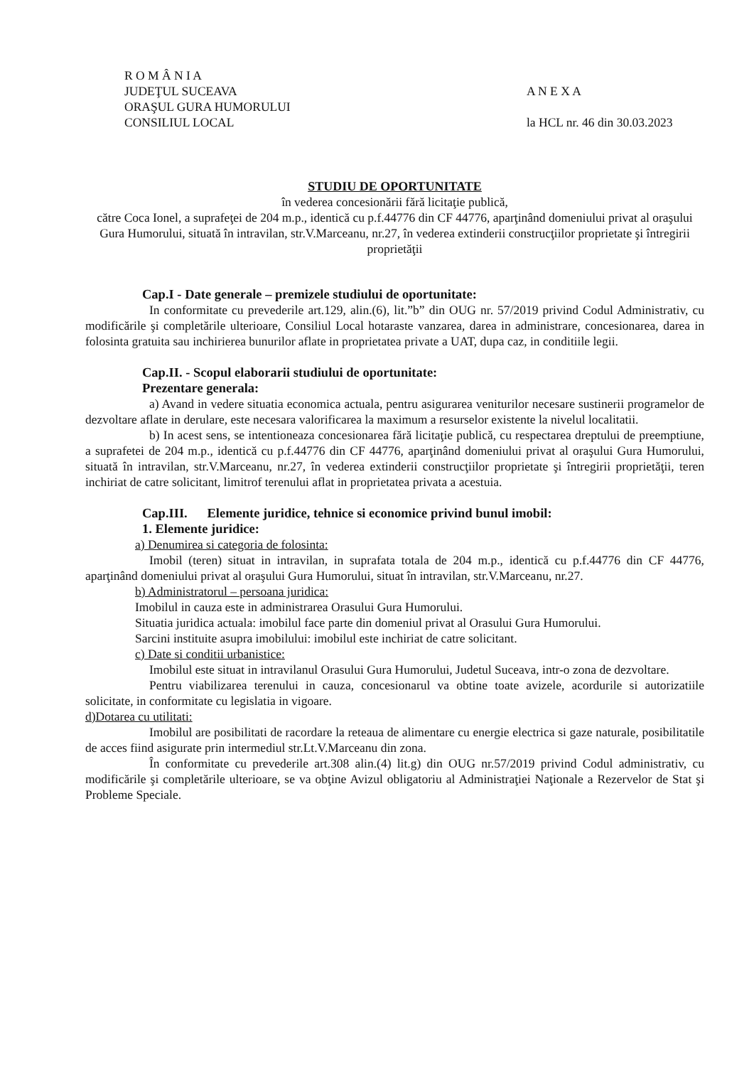R O M Â N I A
JUDEŢUL SUCEAVA
ORAŞUL GURA HUMORULUI
CONSILIUL LOCAL
A N E X A
la HCL nr. 46 din 30.03.2023
STUDIU DE OPORTUNITATE
în vederea concesionării fără licitaţie publică,
către Coca Ionel, a suprafeţei de 204 m.p., identică cu p.f.44776 din CF 44776, aparţinând domeniului privat al oraşului Gura Humorului, situată în intravilan, str.V.Marceanu, nr.27, în vederea extinderii construcţiilor proprietate şi întregirii proprietăţii
Cap.I - Date generale – premizele studiului de oportunitate:
In conformitate cu prevederile art.129, alin.(6), lit.”b” din OUG nr. 57/2019 privind Codul Administrativ, cu modificările şi completările ulterioare, Consiliul Local hotaraste vanzarea, darea in administrare, concesionarea, darea in folosinta gratuita sau inchirierea bunurilor aflate in proprietatea private a UAT, dupa caz, in conditiile legii.
Cap.II. - Scopul elaborarii studiului de oportunitate:
Prezentare generala:
a) Avand in vedere situatia economica actuala, pentru asigurarea veniturilor necesare sustinerii programelor de dezvoltare aflate in derulare, este necesara valorificarea la maximum a resurselor existente la nivelul localitatii.
b) In acest sens, se intentioneaza concesionarea fără licitaţie publică, cu respectarea dreptului de preemptiune, a suprafetei de 204 m.p., identică cu p.f.44776 din CF 44776, aparţinând domeniului privat al oraşului Gura Humorului, situată în intravilan, str.V.Marceanu, nr.27, în vederea extinderii construcţiilor proprietate şi întregirii proprietăţii, teren inchiriat de catre solicitant, limitrof terenului aflat in proprietatea privata a acestuia.
Cap.III. Elemente juridice, tehnice si economice privind bunul imobil:
1. Elemente juridice:
a) Denumirea si categoria de folosinta:
Imobil (teren) situat in intravilan, in suprafata totala de 204 m.p., identică cu p.f.44776 din CF 44776, aparţinând domeniului privat al oraşului Gura Humorului, situat în intravilan, str.V.Marceanu, nr.27.
b) Administratorul – persoana juridica:
Imobilul in cauza este in administrarea Orasului Gura Humorului.
Situatia juridica actuala: imobilul face parte din domeniul privat al Orasului Gura Humorului.
Sarcini instituite asupra imobilului: imobilul este inchiriat de catre solicitant.
c) Date si conditii urbanistice:
Imobilul este situat in intravilanul Orasului Gura Humorului, Judetul Suceava, intr-o zona de dezvoltare.
Pentru viabilizarea terenului in cauza, concesionarul va obtine toate avizele, acordurile si autorizatiile solicitate, in conformitate cu legislatia in vigoare.
d)Dotarea cu utilitati:
Imobilul are posibilitati de racordare la reteaua de alimentare cu energie electrica si gaze naturale, posibilitatile de acces fiind asigurate prin intermediul str.Lt.V.Marceanu din zona.
În conformitate cu prevederile art.308 alin.(4) lit.g) din OUG nr.57/2019 privind Codul administrativ, cu modificările şi completările ulterioare, se va obţine Avizul obligatoriu al Administraţiei Naţionale a Rezervelor de Stat şi Probleme Speciale.